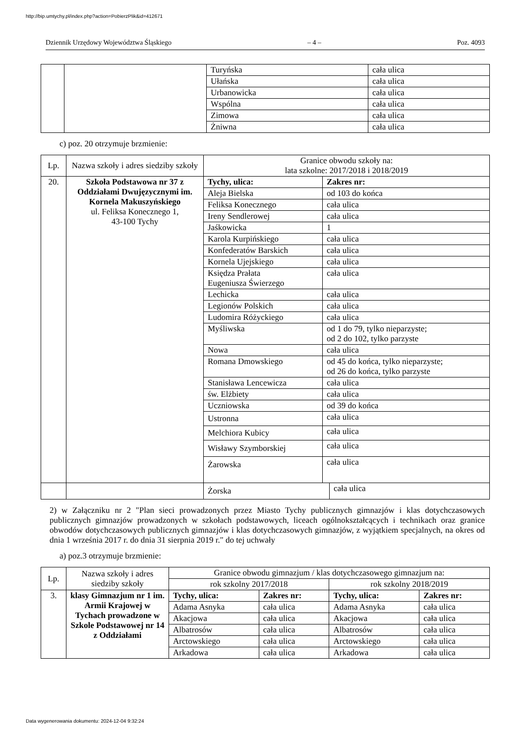http://bip.umtychy.pl/index.php?action=PobierzPlik&id=412671
Dziennik Urzędowy Województwa Śląskiego – 4 – Poz. 4093
| | | Turyńska | cała ulica |
| | | Ułańska | cała ulica |
| | | Urbanowicka | cała ulica |
| | | Wspólna | cała ulica |
| | | Zimowa | cała ulica |
| | | Żniwna | cała ulica |
c) poz. 20 otrzymuje brzmienie:
| Lp. | Nazwa szkoły i adres siedziby szkoły | Granice obwodu szkoły na: lata szkolne: 2017/2018 i 2018/2019 | |
| --- | --- | --- | --- |
| 20. | Szkoła Podstawowa nr 37 z Oddziałami Dwujęzycznymi im. Kornela Makuszyńskiego ul. Feliksa Konecznego 1, 43-100 Tychy | Tychy, ulica: | Zakres nr: |
| | | Aleja Bielska | od 103 do końca |
| | | Feliksa Konecznego | cała ulica |
| | | Ireny Sendlerowej | cała ulica |
| | | Jaśkowicka | 1 |
| | | Karola Kurpińskiego | cała ulica |
| | | Konfederatów Barskich | cała ulica |
| | | Kornela Ujejskiego | cała ulica |
| | | Księdza Prałata Eugeniusza Świerzego | cała ulica |
| | | Lechicka | cała ulica |
| | | Legionów Polskich | cała ulica |
| | | Ludomira Różyckiego | cała ulica |
| | | Myśliwska | od 1 do 79, tylko nieparzyste; od 2 do 102, tylko parzyste |
| | | Nowa | cała ulica |
| | | Romana Dmowskiego | od 45 do końca, tylko nieparzyste; od 26 do końca, tylko parzyste |
| | | Stanisława Lencewicza | cała ulica |
| | | św. Elżbiety | cała ulica |
| | | Uczniowska | od 39 do końca |
| | | Ustronna | cała ulica |
| | | Melchiora Kubicy | cała ulica |
| | | Wisławy Szymborskiej | cała ulica |
| | | Żarowska | cała ulica |
| | | Żorska | cała ulica |
2) w Załączniku nr 2 "Plan sieci prowadzonych przez Miasto Tychy publicznych gimnazjów i klas dotychczasowych publicznych gimnazjów prowadzonych w szkołach podstawowych, liceach ogólnokształcących i technikach oraz granice obwodów dotychczasowych publicznych gimnazjów i klas dotychczasowych gimnazjów, z wyjątkiem specjalnych, na okres od dnia 1 września 2017 r. do dnia 31 sierpnia 2019 r." do tej uchwały
a) poz.3 otrzymuje brzmienie:
| Lp. | Nazwa szkoły i adres siedziby szkoły | Granice obwodu gimnazjum / klas dotychczasowego gimnazjum na: | | | |
| --- | --- | --- | --- | --- | --- |
| | | rok szkolny 2017/2018 | | rok szkolny 2018/2019 | |
| 3. | klasy Gimnazjum nr 1 im. Armii Krajowej w Tychach prowadzone w Szkole Podstawowej nr 14 z Oddziałami | Tychy, ulica: | Zakres nr: | Tychy, ulica: | Zakres nr: |
| | | Adama Asnyka | cała ulica | Adama Asnyka | cała ulica |
| | | Akacjowa | cała ulica | Akacjowa | cała ulica |
| | | Albatrosów | cała ulica | Albatrosów | cała ulica |
| | | Arctowskiego | cała ulica | Arctowskiego | cała ulica |
| | | Arkadowa | cała ulica | Arkadowa | cała ulica |
Data wygenerowania dokumentu: 2024-12-04 9:32:24